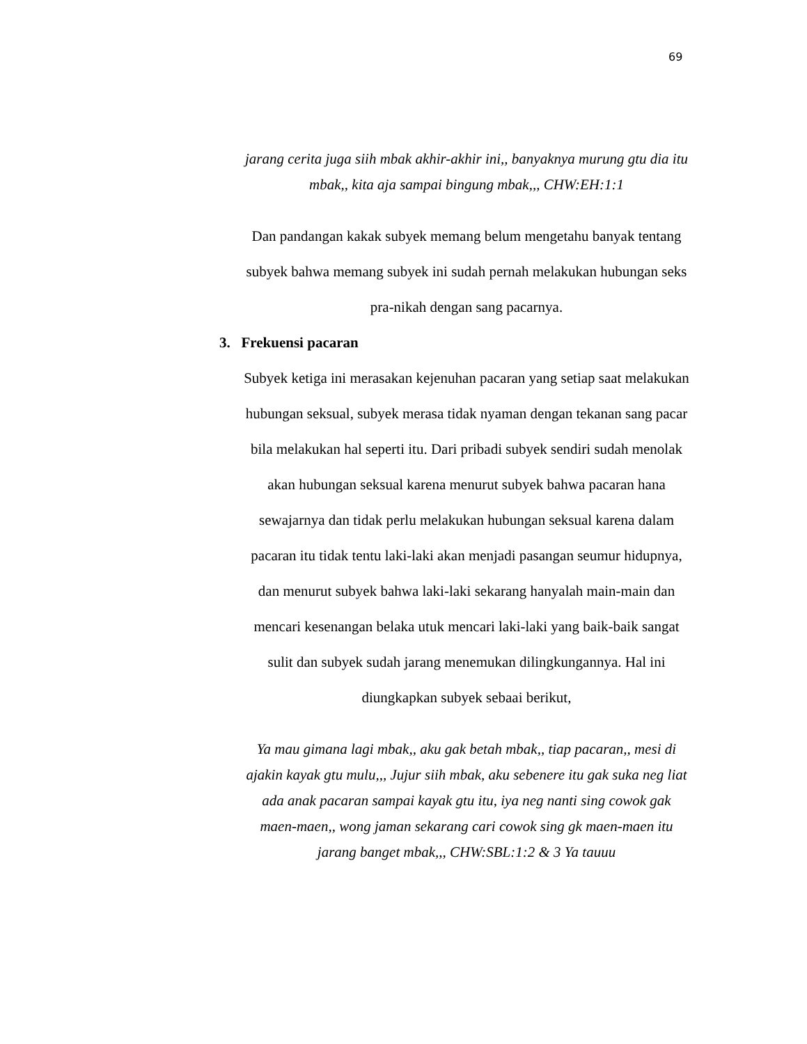69
jarang cerita juga siih mbak akhir-akhir ini,, banyaknya murung gtu dia itu mbak,, kita aja sampai bingung mbak,,, CHW:EH:1:1
Dan pandangan kakak subyek memang belum mengetahu banyak tentang subyek bahwa memang subyek ini sudah pernah melakukan hubungan seks pra-nikah dengan sang pacarnya.
3. Frekuensi pacaran
Subyek ketiga ini merasakan kejenuhan pacaran yang setiap saat melakukan hubungan seksual, subyek merasa tidak nyaman dengan tekanan sang pacar bila melakukan hal seperti itu. Dari pribadi subyek sendiri sudah menolak akan hubungan seksual karena menurut subyek bahwa pacaran hana sewajarnya dan tidak perlu melakukan hubungan seksual karena dalam pacaran itu tidak tentu laki-laki akan menjadi pasangan seumur hidupnya, dan menurut subyek bahwa laki-laki sekarang hanyalah main-main dan mencari kesenangan belaka utuk mencari laki-laki yang baik-baik sangat sulit dan subyek sudah jarang menemukan dilingkungannya. Hal ini diungkapkan subyek sebaai berikut,
Ya mau gimana lagi mbak,, aku gak betah mbak,, tiap pacaran,, mesi di ajakin kayak gtu mulu,,, Jujur siih mbak, aku sebenere itu gak suka neg liat ada anak pacaran sampai kayak gtu itu, iya neg nanti sing cowok gak maen-maen,, wong jaman sekarang cari cowok sing gk maen-maen itu jarang banget mbak,,, CHW:SBL:1:2 & 3 Ya tauuu